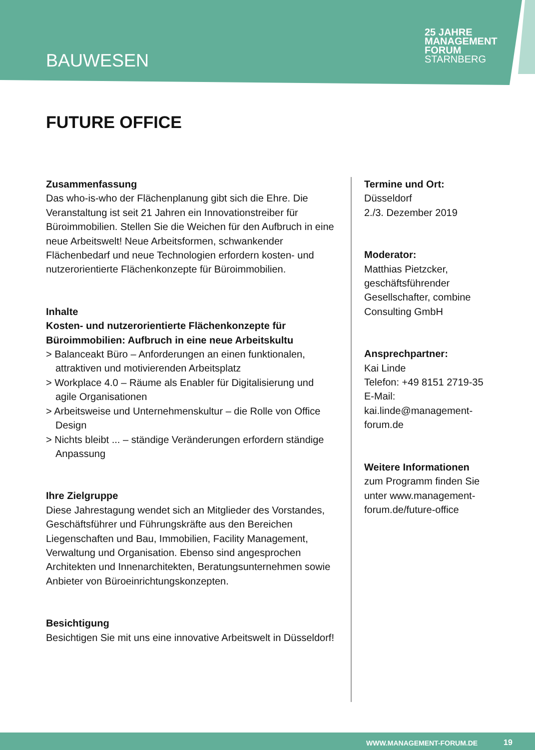BAUWESEN
25 JAHRE MANAGEMENT
FORUM
STARNBERG
FUTURE OFFICE
Zusammenfassung
Das who-is-who der Flächenplanung gibt sich die Ehre. Die Veranstaltung ist seit 21 Jahren ein Innovationstreiber für Büroimmobilien. Stellen Sie die Weichen für den Aufbruch in eine neue Arbeitswelt! Neue Arbeitsformen, schwankender Flächenbedarf und neue Technologien erfordern kosten- und nutzerorientierte Flächenkonzepte für Büroimmobilien.
Inhalte
Kosten- und nutzerorientierte Flächenkonzepte für Büroimmobilien: Aufbruch in eine neue Arbeitskultu
> Balanceakt Büro – Anforderungen an einen funktionalen, attraktiven und motivierenden Arbeitsplatz
> Workplace 4.0 – Räume als Enabler für Digitalisierung und agile Organisationen
> Arbeitsweise und Unternehmenskultur – die Rolle von Office Design
> Nichts bleibt ... – ständige Veränderungen erfordern ständige Anpassung
Ihre Zielgruppe
Diese Jahrestagung wendet sich an Mitglieder des Vorstandes, Geschäftsführer und Führungskräfte aus den Bereichen Liegenschaften und Bau, Immobilien, Facility Management, Verwaltung und Organisation. Ebenso sind angesprochen Architekten und Innenarchitekten, Beratungsunternehmen sowie Anbieter von Büroeinrichtungskonzepten.
Besichtigung
Besichtigen Sie mit uns eine innovative Arbeitswelt in Düsseldorf!
Termine und Ort:
Düsseldorf
2./3. Dezember 2019
Moderator:
Matthias Pietzcker, geschäftsführender Gesellschafter, combine Consulting GmbH
Ansprechpartner:
Kai Linde
Telefon: +49 8151 2719-35
E-Mail: kai.linde@management-forum.de
Weitere Informationen
zum Programm finden Sie unter www.management-forum.de/future-office
WWW.MANAGEMENT-FORUM.DE 19